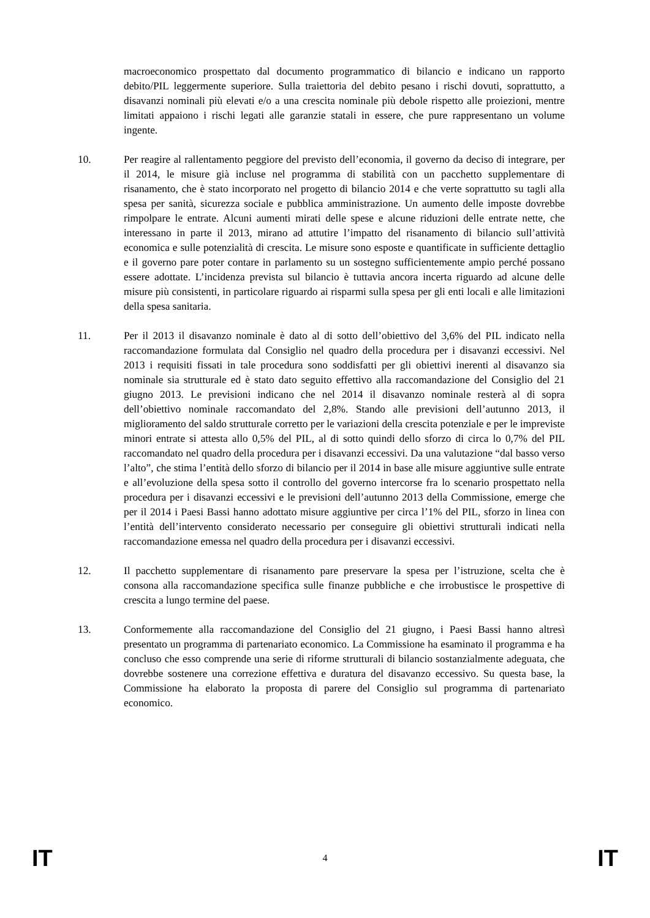macroeconomico prospettato dal documento programmatico di bilancio e indicano un rapporto debito/PIL leggermente superiore. Sulla traiettoria del debito pesano i rischi dovuti, soprattutto, a disavanzi nominali più elevati e/o a una crescita nominale più debole rispetto alle proiezioni, mentre limitati appaiono i rischi legati alle garanzie statali in essere, che pure rappresentano un volume ingente.
10. Per reagire al rallentamento peggiore del previsto dell’economia, il governo da deciso di integrare, per il 2014, le misure già incluse nel programma di stabilità con un pacchetto supplementare di risanamento, che è stato incorporato nel progetto di bilancio 2014 e che verte soprattutto su tagli alla spesa per sanità, sicurezza sociale e pubblica amministrazione. Un aumento delle imposte dovrebbe rimpolpare le entrate. Alcuni aumenti mirati delle spese e alcune riduzioni delle entrate nette, che interessano in parte il 2013, mirano ad attutire l’impatto del risanamento di bilancio sull’attività economica e sulle potenzialità di crescita. Le misure sono esposte e quantificate in sufficiente dettaglio e il governo pare poter contare in parlamento su un sostegno sufficientemente ampio perché possano essere adottate. L’incidenza prevista sul bilancio è tuttavia ancora incerta riguardo ad alcune delle misure più consistenti, in particolare riguardo ai risparmi sulla spesa per gli enti locali e alle limitazioni della spesa sanitaria.
11. Per il 2013 il disavanzo nominale è dato al di sotto dell’obiettivo del 3,6% del PIL indicato nella raccomandazione formulata dal Consiglio nel quadro della procedura per i disavanzi eccessivi. Nel 2013 i requisiti fissati in tale procedura sono soddisfatti per gli obiettivi inerenti al disavanzo sia nominale sia strutturale ed è stato dato seguito effettivo alla raccomandazione del Consiglio del 21 giugno 2013. Le previsioni indicano che nel 2014 il disavanzo nominale resterà al di sopra dell’obiettivo nominale raccomandato del 2,8%. Stando alle previsioni dell’autunno 2013, il miglioramento del saldo strutturale corretto per le variazioni della crescita potenziale e per le impreviste minori entrate si attesta allo 0,5% del PIL, al di sotto quindi dello sforzo di circa lo 0,7% del PIL raccomandato nel quadro della procedura per i disavanzi eccessivi. Da una valutazione “dal basso verso l’alto”, che stima l’entità dello sforzo di bilancio per il 2014 in base alle misure aggiuntive sulle entrate e all’evoluzione della spesa sotto il controllo del governo intercorse fra lo scenario prospettato nella procedura per i disavanzi eccessivi e le previsioni dell’autunno 2013 della Commissione, emerge che per il 2014 i Paesi Bassi hanno adottato misure aggiuntive per circa l’1% del PIL, sforzo in linea con l’entità dell’intervento considerato necessario per conseguire gli obiettivi strutturali indicati nella raccomandazione emessa nel quadro della procedura per i disavanzi eccessivi.
12. Il pacchetto supplementare di risanamento pare preservare la spesa per l’istruzione, scelta che è consona alla raccomandazione specifica sulle finanze pubbliche e che irrobustisce le prospettive di crescita a lungo termine del paese.
13. Conformemente alla raccomandazione del Consiglio del 21 giugno, i Paesi Bassi hanno altresì presentato un programma di partenariato economico. La Commissione ha esaminato il programma e ha concluso che esso comprende una serie di riforme strutturali di bilancio sostanzialmente adeguata, che dovrebbe sostenere una correzione effettiva e duratura del disavanzo eccessivo. Su questa base, la Commissione ha elaborato la proposta di parere del Consiglio sul programma di partenariato economico.
IT 4 IT